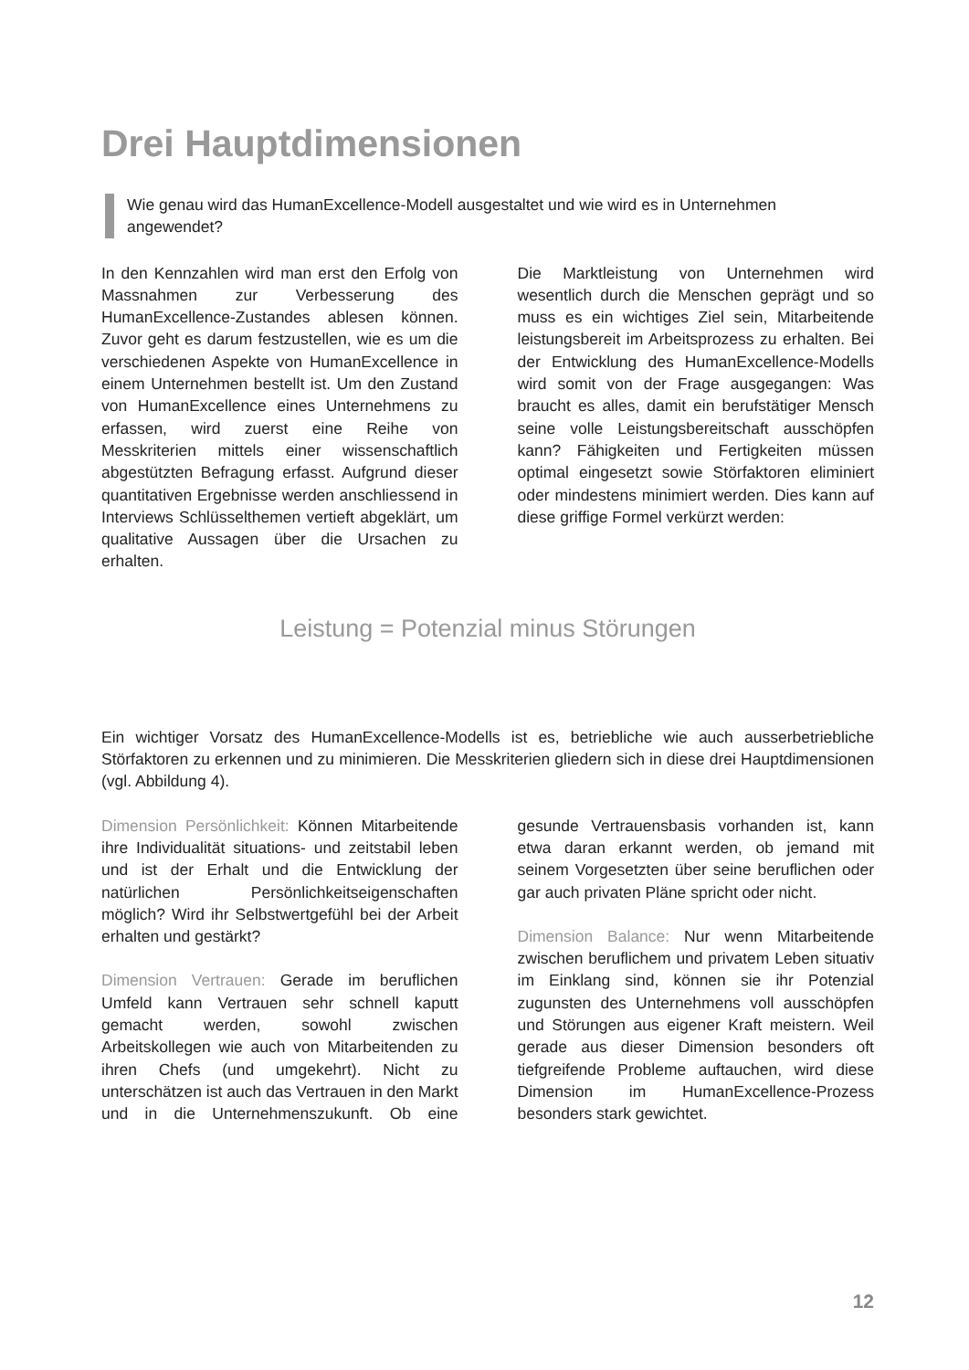Drei Hauptdimensionen
Wie genau wird das HumanExcellence-Modell ausgestaltet und wie wird es in Unternehmen angewendet?
In den Kennzahlen wird man erst den Erfolg von Massnahmen zur Verbesserung des HumanExcellence-Zustandes ablesen können. Zuvor geht es darum festzustellen, wie es um die verschiedenen Aspekte von HumanExcellence in einem Unternehmen bestellt ist. Um den Zustand von HumanExcellence eines Unternehmens zu erfassen, wird zuerst eine Reihe von Messkriterien mittels einer wissenschaftlich abgestützten Befragung erfasst. Aufgrund dieser quantitativen Ergebnisse werden anschliessend in Interviews Schlüsselthemen vertieft abgeklärt, um qualitative Aussagen über die Ursachen zu erhalten.
Die Marktleistung von Unternehmen wird wesentlich durch die Menschen geprägt und so muss es ein wichtiges Ziel sein, Mitarbeitende leistungsbereit im Arbeitsprozess zu erhalten. Bei der Entwicklung des HumanExcellence-Modells wird somit von der Frage ausgegangen: Was braucht es alles, damit ein berufstätiger Mensch seine volle Leistungsbereitschaft ausschöpfen kann? Fähigkeiten und Fertigkeiten müssen optimal eingesetzt sowie Störfaktoren eliminiert oder mindestens minimiert werden. Dies kann auf diese griffige Formel verkürzt werden:
Leistung = Potenzial minus Störungen
Ein wichtiger Vorsatz des HumanExcellence-Modells ist es, betriebliche wie auch ausserbetriebliche Störfaktoren zu erkennen und zu minimieren. Die Messkriterien gliedern sich in diese drei Hauptdimensionen (vgl. Abbildung 4).
Dimension Persönlichkeit: Können Mitarbeitende ihre Individualität situations- und zeitstabil leben und ist der Erhalt und die Entwicklung der natürlichen Persönlichkeitseigenschaften möglich? Wird ihr Selbstwertgefühl bei der Arbeit erhalten und gestärkt?
Dimension Vertrauen: Gerade im beruflichen Umfeld kann Vertrauen sehr schnell kaputt gemacht werden, sowohl zwischen Arbeitskollegen wie auch von Mitarbeitenden zu ihren Chefs (und umgekehrt). Nicht zu unterschätzen ist auch das Vertrauen in den Markt und in die Unternehmenszukunft. Ob eine gesunde Vertrauensbasis vorhanden ist, kann etwa daran erkannt werden, ob jemand mit seinem Vorgesetzten über seine beruflichen oder gar auch privaten Pläne spricht oder nicht.
Dimension Balance: Nur wenn Mitarbeitende zwischen beruflichem und privatem Leben situativ im Einklang sind, können sie ihr Potenzial zugunsten des Unternehmens voll ausschöpfen und Störungen aus eigener Kraft meistern. Weil gerade aus dieser Dimension besonders oft tiefgreifende Probleme auftauchen, wird diese Dimension im HumanExcellence-Prozess besonders stark gewichtet.
12